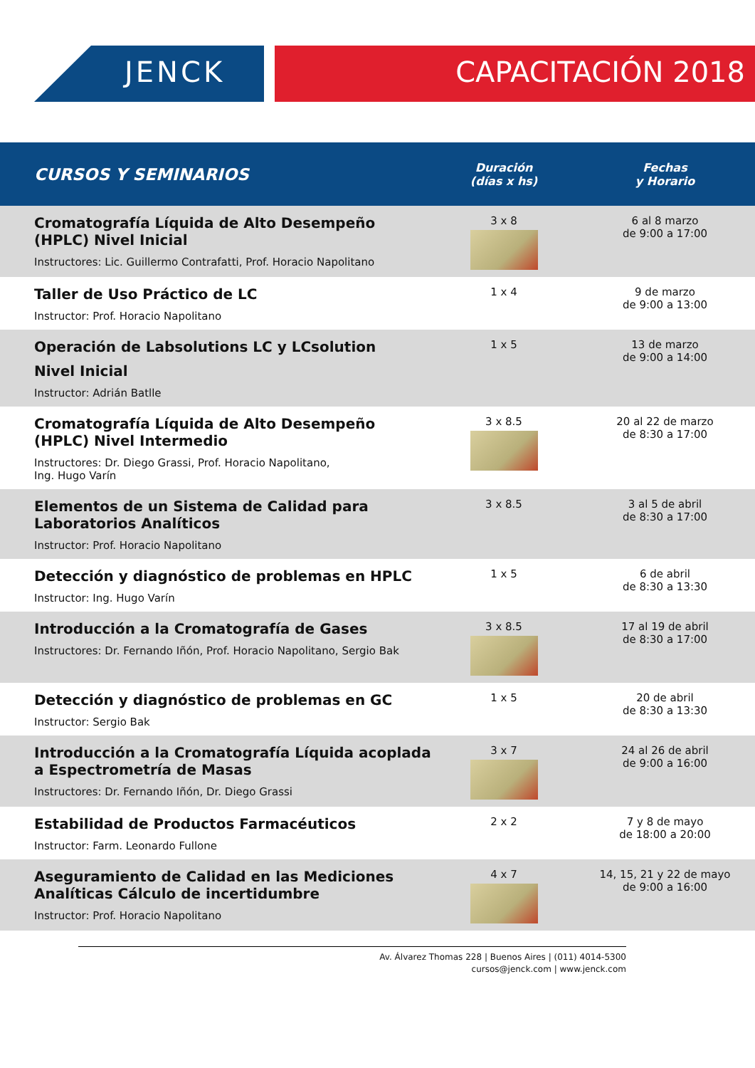JENCK CAPACITACIÓN 2018
| CURSOS Y SEMINARIOS | Duración (días x hs) | Fechas y Horario |
| --- | --- | --- |
| Cromatografía Líquida de Alto Desempeño (HPLC) Nivel Inicial Instructores: Lic. Guillermo Contrafatti, Prof. Horacio Napolitano | 3 x 8 | 6 al 8 marzo de 9:00 a 17:00 |
| Taller de Uso Práctico de LC Instructor: Prof. Horacio Napolitano | 1 x 4 | 9 de marzo de 9:00 a 13:00 |
| Operación de Labsolutions LC y LCsolution Nivel Inicial Instructor: Adrián Batlle | 1 x 5 | 13 de marzo de 9:00 a 14:00 |
| Cromatografía Líquida de Alto Desempeño (HPLC) Nivel Intermedio Instructores: Dr. Diego Grassi, Prof. Horacio Napolitano, Ing. Hugo Varín | 3 x 8.5 | 20 al 22 de marzo de 8:30 a 17:00 |
| Elementos de un Sistema de Calidad para Laboratorios Analíticos Instructor: Prof. Horacio Napolitano | 3 x 8.5 | 3 al 5 de abril de 8:30 a 17:00 |
| Detección y diagnóstico de problemas en HPLC Instructor: Ing. Hugo Varín | 1 x 5 | 6 de abril de 8:30 a 13:30 |
| Introducción a la Cromatografía de Gases Instructores: Dr. Fernando Iñón, Prof. Horacio Napolitano, Sergio Bak | 3 x 8.5 | 17 al 19 de abril de 8:30 a 17:00 |
| Detección y diagnóstico de problemas en GC Instructor: Sergio Bak | 1 x 5 | 20 de abril de 8:30 a 13:30 |
| Introducción a la Cromatografía Líquida acoplada a Espectrometría de Masas Instructores: Dr. Fernando Iñón, Dr. Diego Grassi | 3 x 7 | 24 al 26 de abril de 9:00 a 16:00 |
| Estabilidad de Productos Farmacéuticos Instructor: Farm. Leonardo Fullone | 2 x 2 | 7 y 8 de mayo de 18:00 a 20:00 |
| Aseguramiento de Calidad en las Mediciones Analíticas Cálculo de incertidumbre Instructor: Prof. Horacio Napolitano | 4 x 7 | 14, 15, 21 y 22 de mayo de 9:00 a 16:00 |
Av. Álvarez Thomas 228 | Buenos Aires | (011) 4014-5300
cursos@jenck.com | www.jenck.com